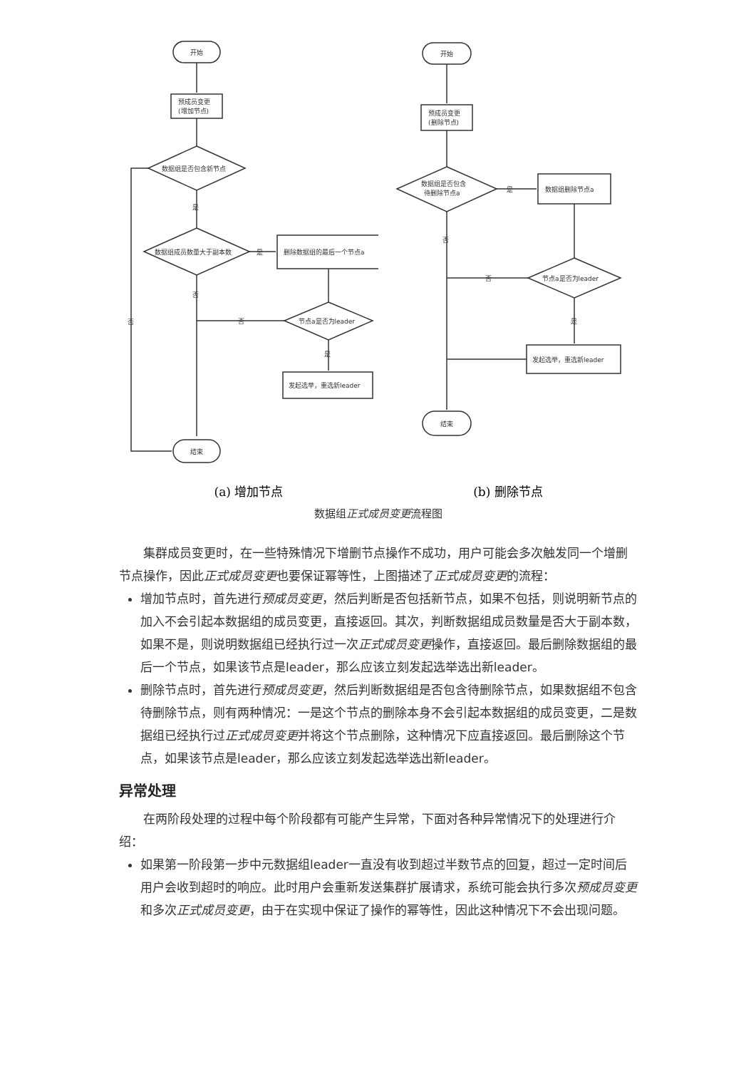开始
预成员变更
(增加节点)
数据组是否包含新节点
是
数据组成员数量大于副本数
是
删除数据组的最后一个节点a
节点a是否为leader
否
是
发起选举，重选新leader
否
否
结束
(a) 增加节点
开始
预成员变更
(删除节点)
数据组是否包含
待删除节点a
是
数据组删除节点a
节点a是否为leader
否
是
发起选举，重选新leader
否
结束
(b) 删除节点
数据组正式成员变更流程图
集群成员变更时，在一些特殊情况下增删节点操作不成功，用户可能会多次触发同一个增删节点操作，因此正式成员变更也要保证幂等性，上图描述了正式成员变更的流程：
增加节点时，首先进行预成员变更，然后判断是否包括新节点，如果不包括，则说明新节点的加入不会引起本数据组的成员变更，直接返回。其次，判断数据组成员数量是否大于副本数，如果不是，则说明数据组已经执行过一次正式成员变更操作，直接返回。最后删除数据组的最后一个节点，如果该节点是leader，那么应该立刻发起选举选出新leader。
删除节点时，首先进行预成员变更，然后判断数据组是否包含待删除节点，如果数据组不包含待删除节点，则有两种情况：一是这个节点的删除本身不会引起本数据组的成员变更，二是数据组已经执行过正式成员变更并将这个节点删除，这种情况下应直接返回。最后删除这个节点，如果该节点是leader，那么应该立刻发起选举选出新leader。
异常处理
在两阶段处理的过程中每个阶段都有可能产生异常，下面对各种异常情况下的处理进行介绍：
如果第一阶段第一步中元数据组leader一直没有收到超过半数节点的回复，超过一定时间后用户会收到超时的响应。此时用户会重新发送集群扩展请求，系统可能会执行多次预成员变更和多次正式成员变更，由于在实现中保证了操作的幂等性，因此这种情况下不会出现问题。